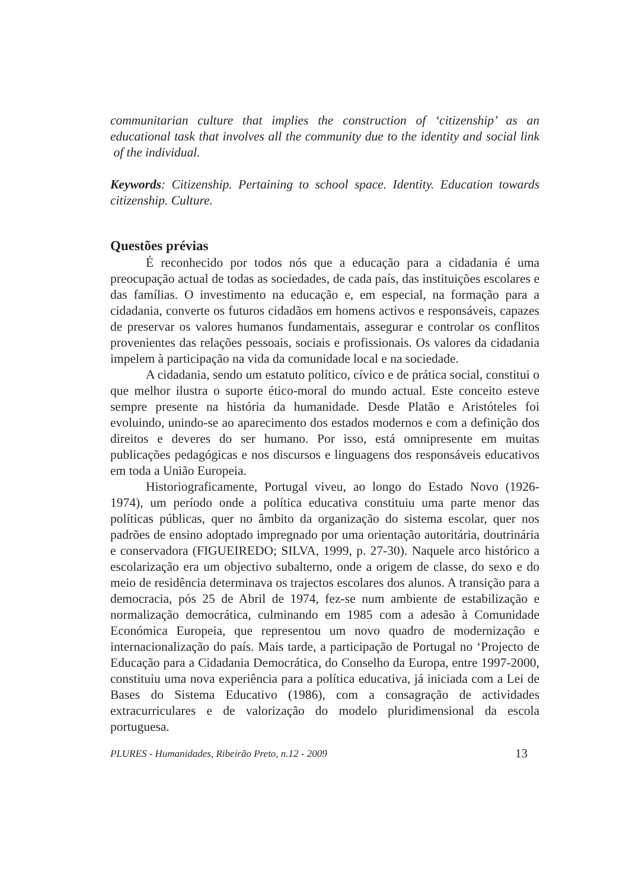communitarian culture that implies the construction of ‘citizenship’ as an educational task that involves all the community due to the identity and social link of the individual.
Keywords: Citizenship. Pertaining to school space. Identity. Education towards citizenship. Culture.
Questões prévias
É reconhecido por todos nós que a educação para a cidadania é uma preocupação actual de todas as sociedades, de cada país, das instituições escolares e das famílias. O investimento na educação e, em especial, na formação para a cidadania, converte os futuros cidadãos em homens activos e responsáveis, capazes de preservar os valores humanos fundamentais, assegurar e controlar os conflitos provenientes das relações pessoais, sociais e profissionais. Os valores da cidadania impelem à participação na vida da comunidade local e na sociedade.
A cidadania, sendo um estatuto político, cívico e de prática social, constitui o que melhor ilustra o suporte ético-moral do mundo actual. Este conceito esteve sempre presente na história da humanidade. Desde Platão e Aristóteles foi evoluindo, unindo-se ao aparecimento dos estados modernos e com a definição dos direitos e deveres do ser humano. Por isso, está omnipresente em muitas publicações pedagógicas e nos discursos e linguagens dos responsáveis educativos em toda a União Europeia.
Historiograficamente, Portugal viveu, ao longo do Estado Novo (1926-1974), um período onde a política educativa constituiu uma parte menor das políticas públicas, quer no âmbito da organização do sistema escolar, quer nos padrões de ensino adoptado impregnado por uma orientação autoritária, doutrinária e conservadora (FIGUEIREDO; SILVA, 1999, p. 27-30). Naquele arco histórico a escolarização era um objectivo subalterno, onde a origem de classe, do sexo e do meio de residência determinava os trajectos escolares dos alunos. A transição para a democracia, pós 25 de Abril de 1974, fez-se num ambiente de estabilização e normalização democrática, culminando em 1985 com a adesão à Comunidade Económica Europeia, que representou um novo quadro de modernização e internacionalização do país. Mais tarde, a participação de Portugal no ‘Projecto de Educação para a Cidadania Democrática, do Conselho da Europa, entre 1997-2000, constituiu uma nova experiência para a política educativa, já iniciada com a Lei de Bases do Sistema Educativo (1986), com a consagração de actividades extracurriculares e de valorização do modelo pluridimensional da escola portuguesa.
PLURES - Humanidades, Ribeirão Preto, n.12 - 2009 13